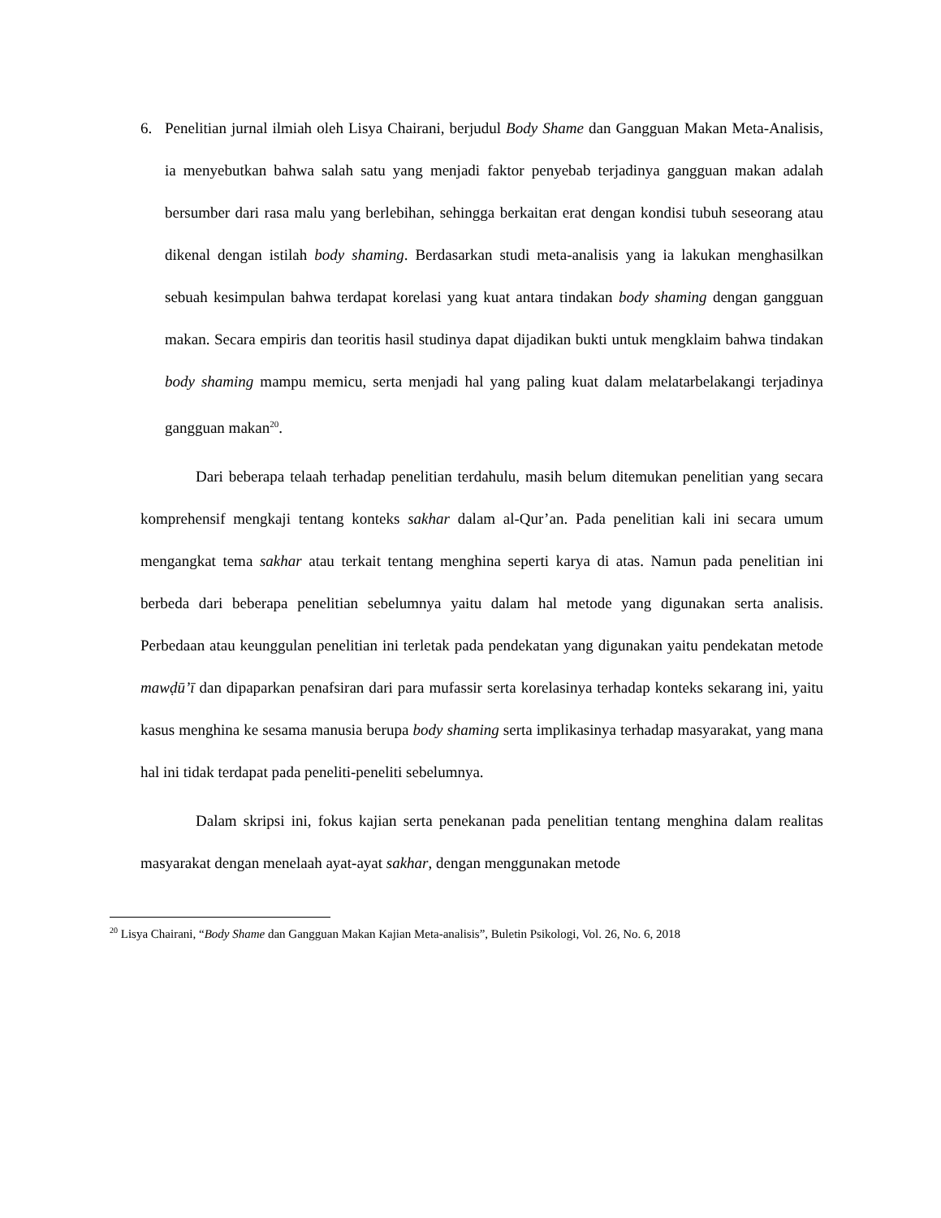6. Penelitian jurnal ilmiah oleh Lisya Chairani, berjudul Body Shame dan Gangguan Makan Meta-Analisis, ia menyebutkan bahwa salah satu yang menjadi faktor penyebab terjadinya gangguan makan adalah bersumber dari rasa malu yang berlebihan, sehingga berkaitan erat dengan kondisi tubuh seseorang atau dikenal dengan istilah body shaming. Berdasarkan studi meta-analisis yang ia lakukan menghasilkan sebuah kesimpulan bahwa terdapat korelasi yang kuat antara tindakan body shaming dengan gangguan makan. Secara empiris dan teoritis hasil studinya dapat dijadikan bukti untuk mengklaim bahwa tindakan body shaming mampu memicu, serta menjadi hal yang paling kuat dalam melatarbelakangi terjadinya gangguan makan<sup>20</sup>.
Dari beberapa telaah terhadap penelitian terdahulu, masih belum ditemukan penelitian yang secara komprehensif mengkaji tentang konteks sakhar dalam al-Qur’an. Pada penelitian kali ini secara umum mengangkat tema sakhar atau terkait tentang menghina seperti karya di atas. Namun pada penelitian ini berbeda dari beberapa penelitian sebelumnya yaitu dalam hal metode yang digunakan serta analisis. Perbedaan atau keunggulan penelitian ini terletak pada pendekatan yang digunakan yaitu pendekatan metode mawḍū’ī dan dipaparkan penafsiran dari para mufassir serta korelasinya terhadap konteks sekarang ini, yaitu kasus menghina ke sesama manusia berupa body shaming serta implikasinya terhadap masyarakat, yang mana hal ini tidak terdapat pada peneliti-peneliti sebelumnya.
Dalam skripsi ini, fokus kajian serta penekanan pada penelitian tentang menghina dalam realitas masyarakat dengan menelaah ayat-ayat sakhar, dengan menggunakan metode
<sup>20</sup> Lisya Chairani, “Body Shame dan Gangguan Makan Kajian Meta-analisis”, Buletin Psikologi, Vol. 26, No. 6, 2018